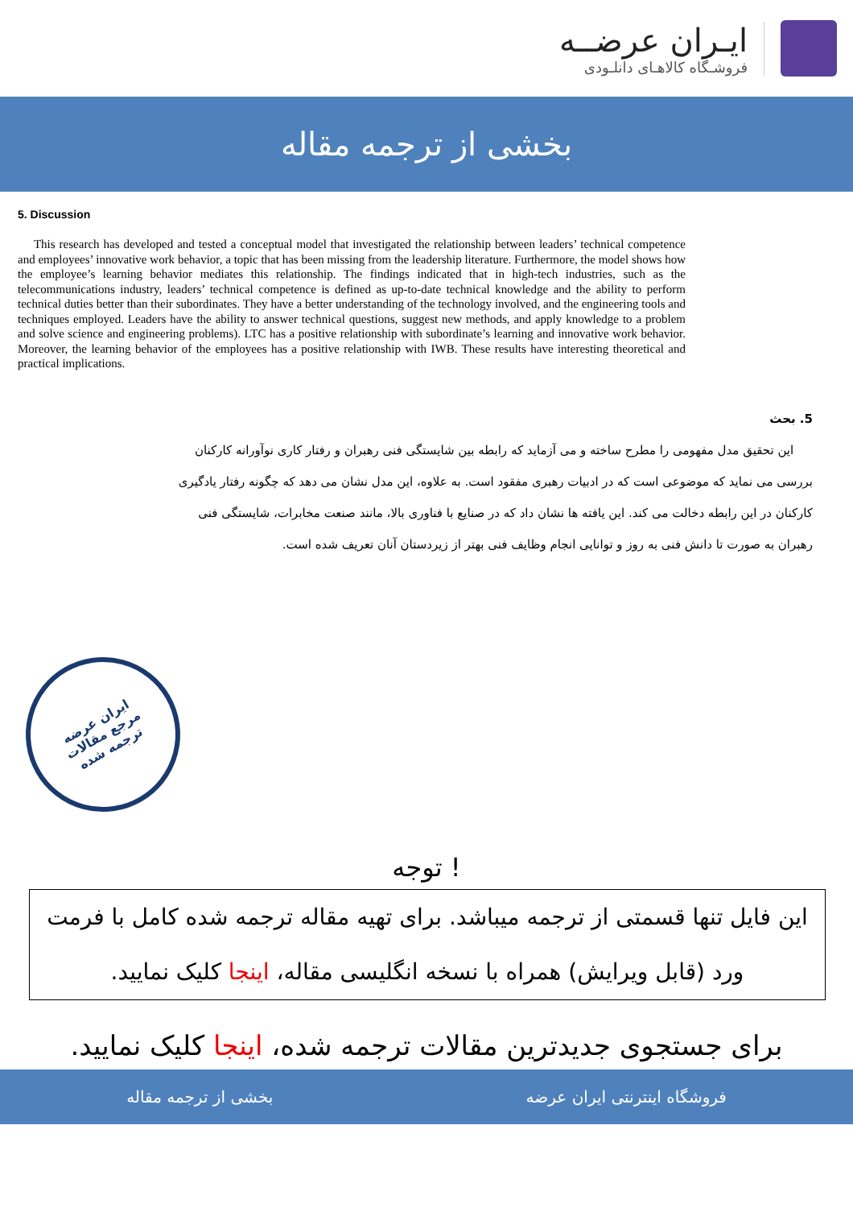ایـران عرضــه
فروشـگاه کالاهـای دانلـودی
بخشی از ترجمه مقاله
5. Discussion
This research has developed and tested a conceptual model that investigated the relationship between leaders’ technical competence and employees’ innovative work behavior, a topic that has been missing from the leadership literature. Furthermore, the model shows how the employee’s learning behavior mediates this relationship. The findings indicated that in high-tech industries, such as the telecommunications industry, leaders’ technical competence is defined as up-to-date technical knowledge and the ability to perform technical duties better than their subordinates. They have a better understanding of the technology involved, and the engineering tools and techniques employed. Leaders have the ability to answer technical questions, suggest new methods, and apply knowledge to a problem and solve science and engineering problems). LTC has a positive relationship with subordinate’s learning and innovative work behavior. Moreover, the learning behavior of the employees has a positive relationship with IWB. These results have interesting theoretical and practical implications.
5. بحث
این تحقیق مدل مفهومی را مطرح ساخته و می آزماید که رابطه بین شایستگی فنی رهبران و رفتار کاری نوآورانه کارکنان بررسی می نماید که موضوعی است که در ادبیات رهبری مفقود است. به علاوه، این مدل نشان می دهد که چگونه رفتار یادگیری کارکنان در این رابطه دخالت می کند. این یافته ها نشان داد که در صنایع با فناوری بالا، مانند صنعت مخابرات، شایستگی فنی رهبران به صورت تا دانش فنی به روز و توانایی انجام وظایف فنی بهتر از زیردستان آنان تعریف شده است.
ایران عرضه
مرجع مقالات
ترجمه شده
توجه !
این فایل تنها قسمتی از ترجمه میباشد. برای تهیه مقاله ترجمه شده کامل با فرمت ورد (قابل ویرایش) همراه با نسخه انگلیسی مقاله، اینجا کلیک نمایید.
برای جستجوی جدیدترین مقالات ترجمه شده، اینجا کلیک نمایید.
فروشگاه اینترنتی ایران عرضه بخشی از ترجمه مقاله